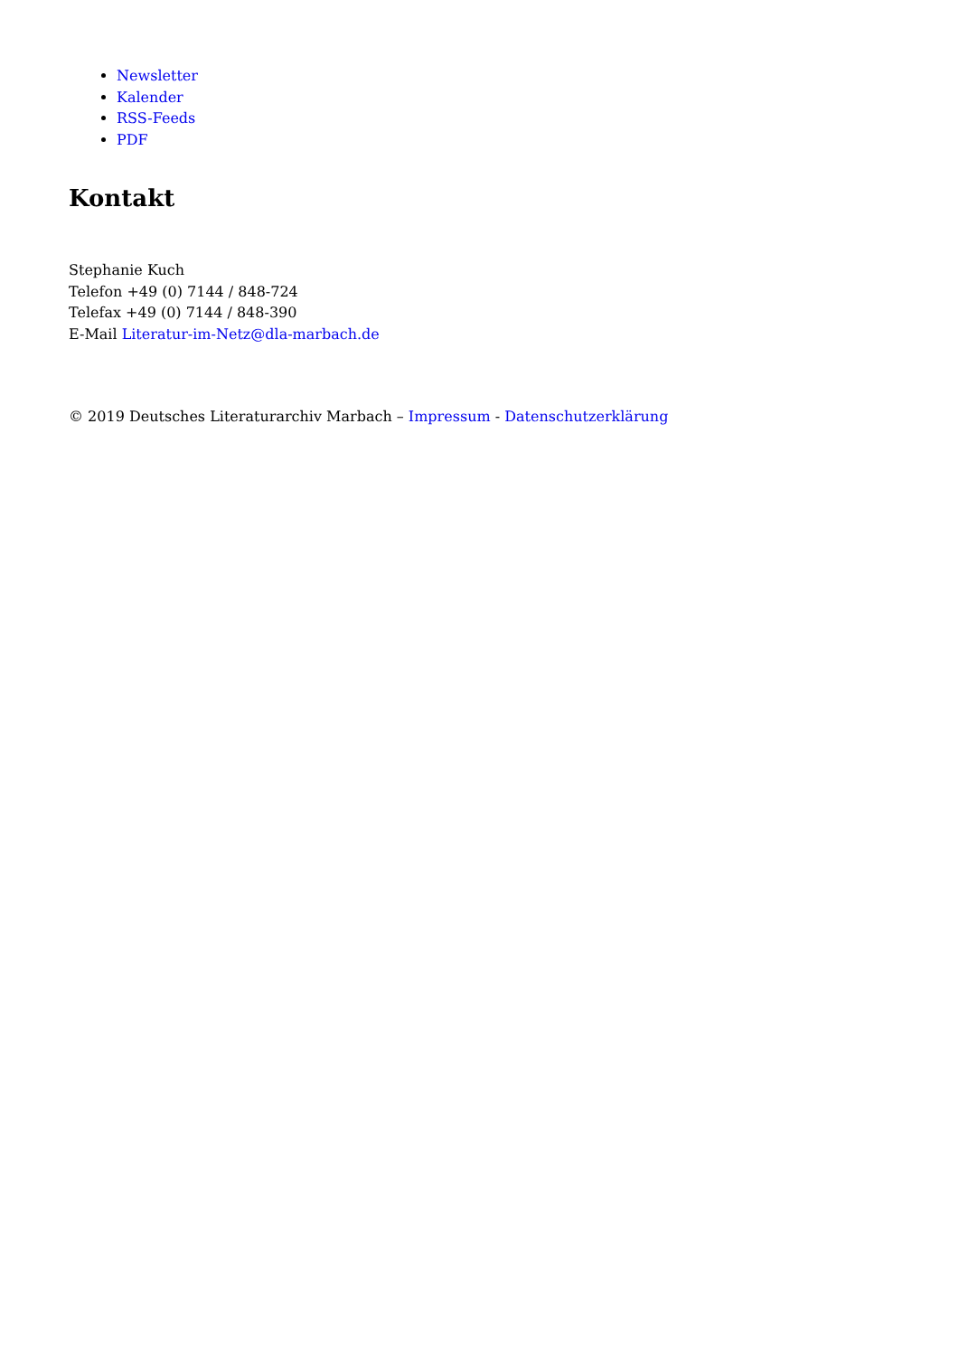Newsletter
Kalender
RSS-Feeds
PDF
Kontakt
Stephanie Kuch
Telefon +49 (0) 7144 / 848-724
Telefax +49 (0) 7144 / 848-390
E-Mail Literatur-im-Netz@dla-marbach.de
© 2019 Deutsches Literaturarchiv Marbach – Impressum - Datenschutzerklärung